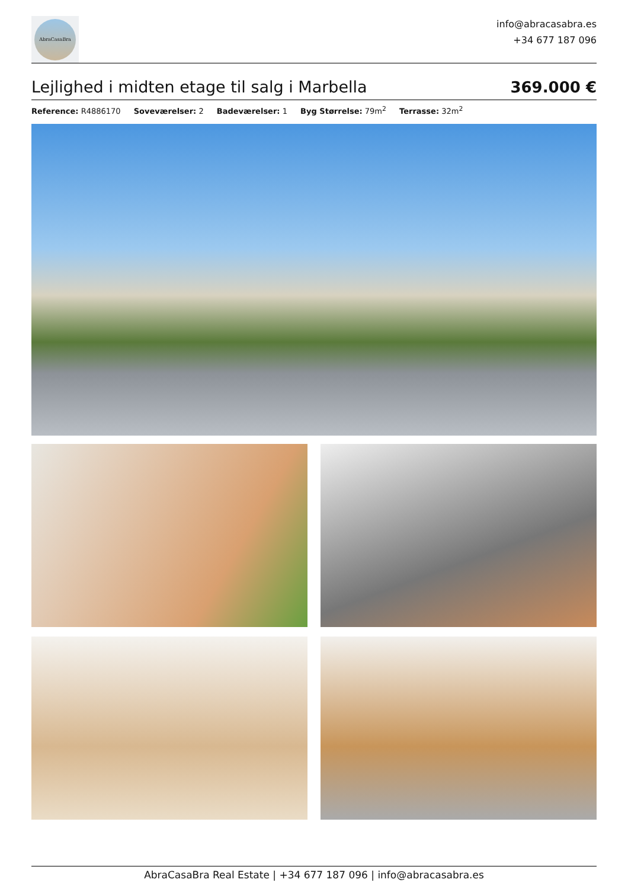AbraCasaBra
info@abracasabra.es
+34 677 187 096
Lejlighed i midten etage til salg i Marbella
369.000 €
Reference: R4886170 Soveværelser: 2 Badeværelser: 1 Byg Størrelse: 79m<sup>2</sup> Terrasse: 32m<sup>2</sup>
AbraCasaBra Real Estate | +34 677 187 096 | info@abracasabra.es